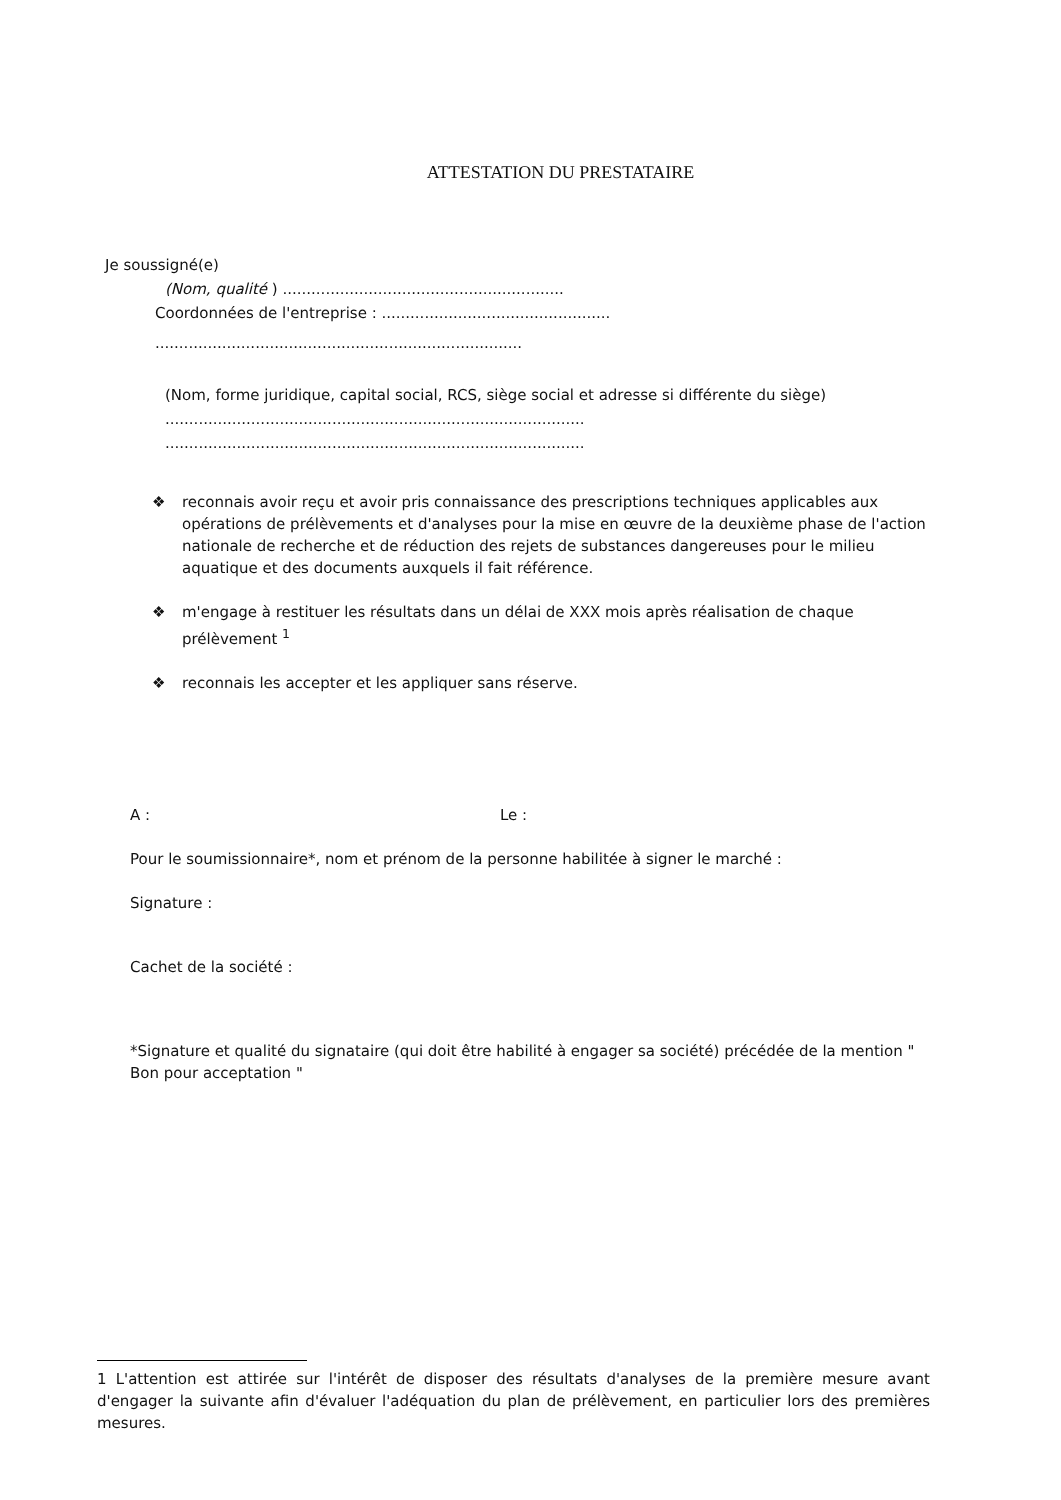ATTESTATION DU PRESTATAIRE
Je soussigné(e)
(Nom, qualité ) ...........................................................
Coordonnées de l'entreprise : ................................................
.............................................................................
(Nom, forme juridique, capital social, RCS, siège social et adresse si différente du siège)
........................................................................................
........................................................................................
❖ reconnais avoir reçu et avoir pris connaissance des prescriptions techniques applicables aux opérations de prélèvements et d'analyses pour la mise en œuvre de la deuxième phase de l'action nationale de recherche et de réduction des rejets de substances dangereuses pour le milieu aquatique et des documents auxquels il fait référence.
❖ m'engage à restituer les résultats dans un délai de XXX mois après réalisation de chaque prélèvement <sup>1</sup>
❖ reconnais les accepter et les appliquer sans réserve.
A : Le :
Pour le soumissionnaire*, nom et prénom de la personne habilitée à signer le marché :
Signature :
Cachet de la société :
*Signature et qualité du signataire (qui doit être habilité à engager sa société) précédée de la mention " Bon pour acceptation "
1 L'attention est attirée sur l'intérêt de disposer des résultats d'analyses de la première mesure avant d'engager la suivante afin d'évaluer l'adéquation du plan de prélèvement, en particulier lors des premières mesures.